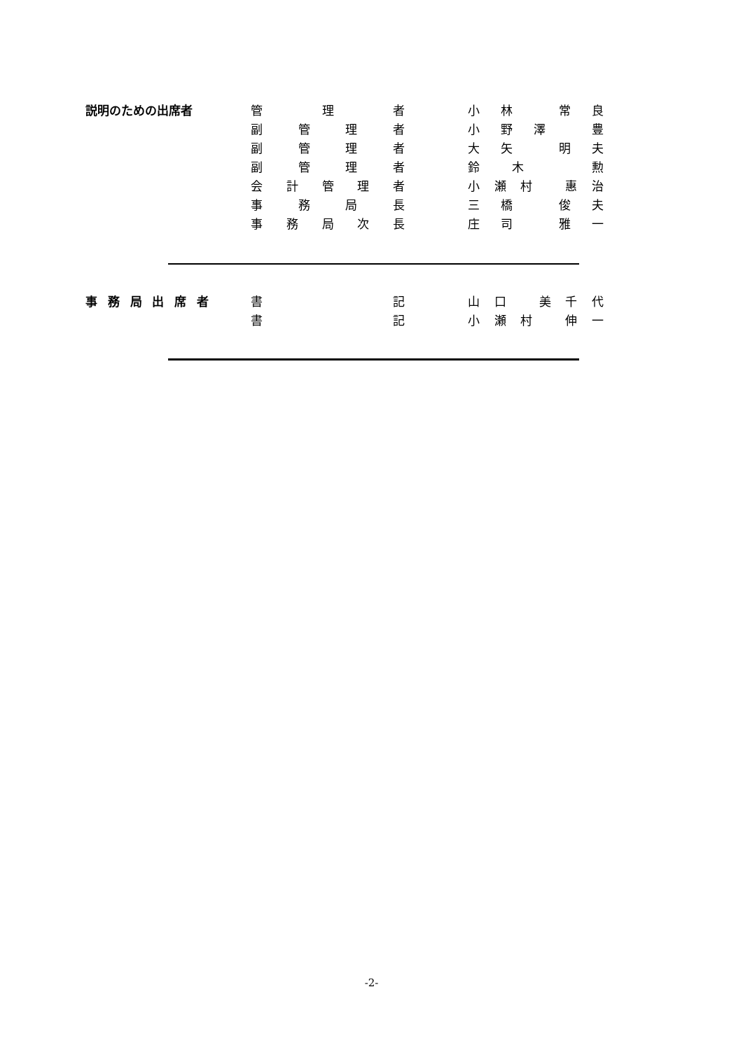| 説明のための出席者 | 管理者 | | 小林 常良 |
| | 副管理者 | | 小野澤 豊 |
| | 副管理者 | | 大矢 明夫 |
| | 副管理者 | | 鈴木 勲 |
| | 会計管理者 | | 小瀬村 惠治 |
| | 事務局長 | | 三橋 俊夫 |
| | 事務局次長 | | 庄司 雅一 |
| 事務局出席者 | | 書記 | | 山口 美千代 |
| | | 書記 | | 小瀬村 伸一 |
-2-